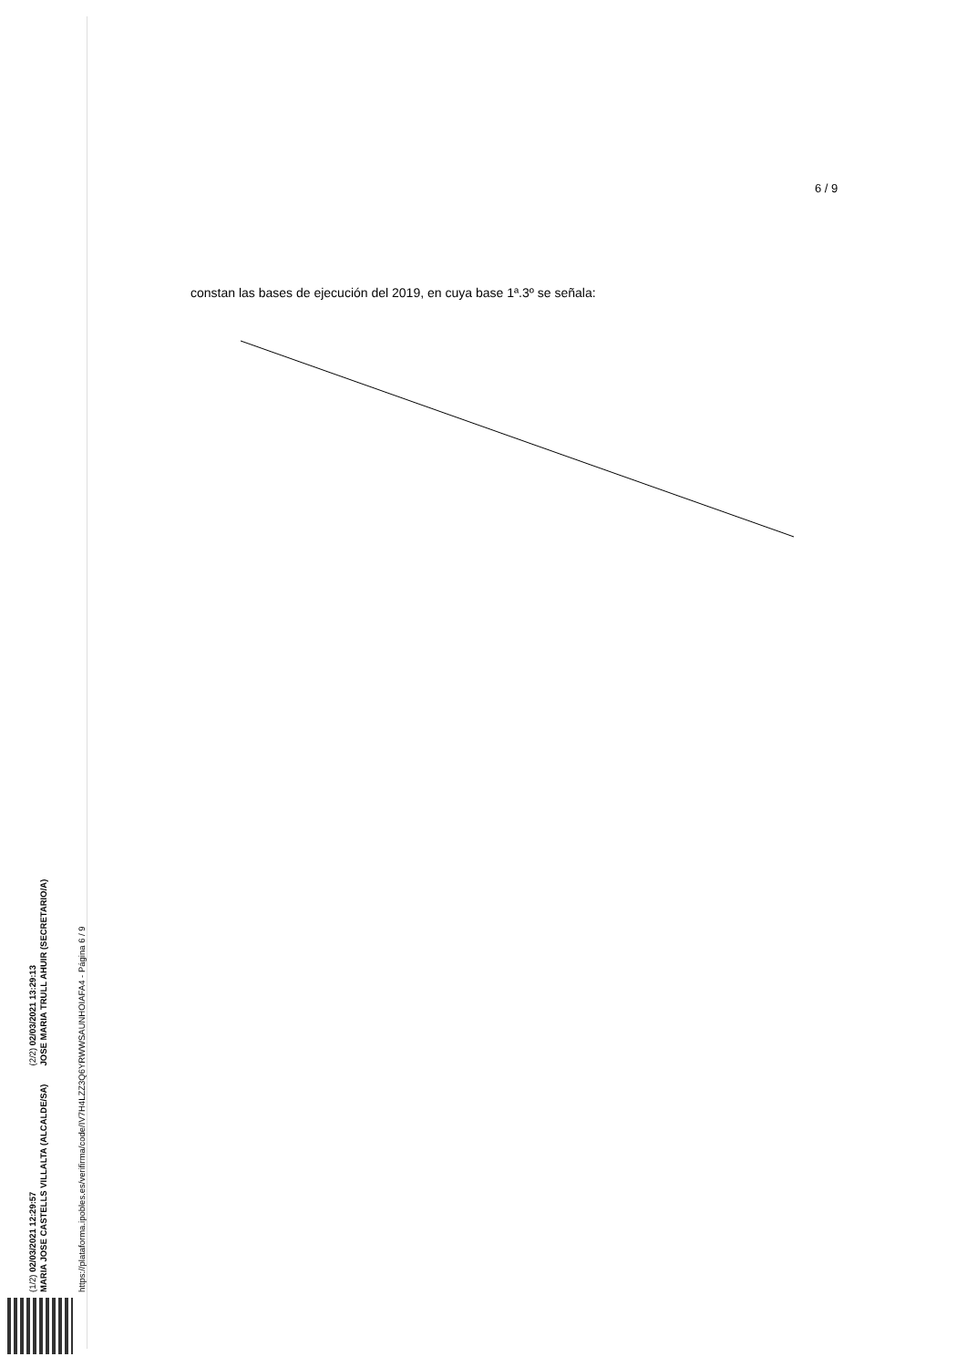(1/2) 02/03/2021 12:29:57
MARIA JOSE CASTELLS VILLALTA (ALCALDE/SA)
(2/2) 02/03/2021 13:29:13
JOSE MARIA TRULL AHUIR (SECRETARIO/A)
https://plataforma.ipobles.es/verifirma/code/IV7H4LZZ3Q6YRWWSAUNHOIAFA4 - Página 6 / 9
6 / 9
constan las bases de ejecución del 2019, en cuya base 1ª.3º se señala: